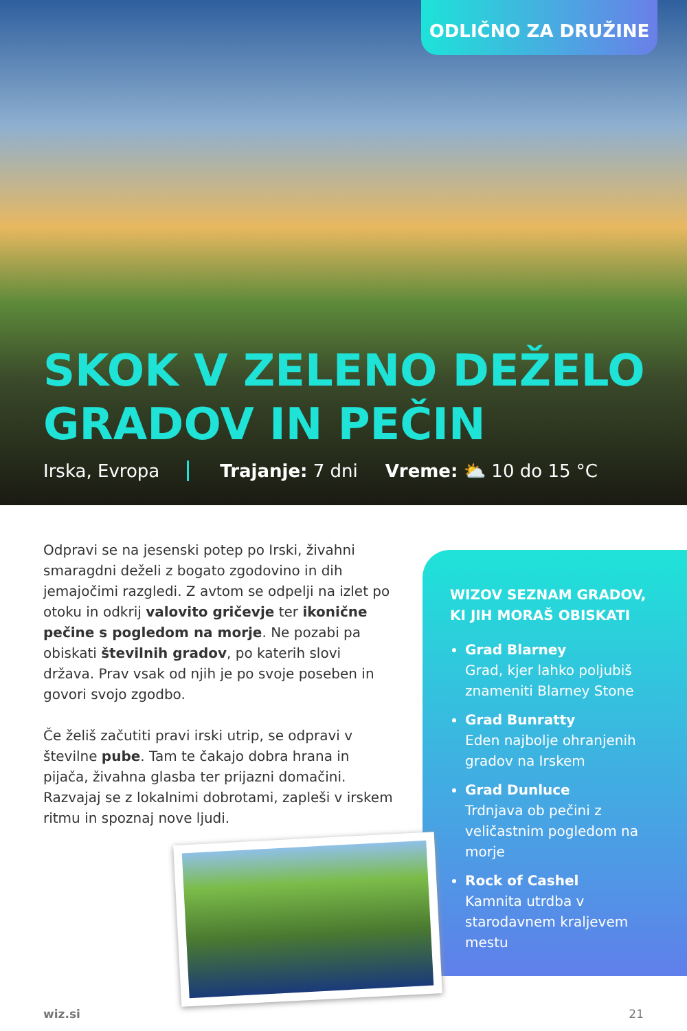ODLIČNO ZA DRUŽINE
SKOK V ZELENO DEŽELO
GRADOV IN PEČIN
Irska, Evropa Trajanje: 7 dni Vreme: ⛅ 10 do 15 °C
Odpravi se na jesenski potep po Irski, živahni smaragdni deželi z bogato zgodovino in dih jemajočimi razgledi. Z avtom se odpelji na izlet po otoku in odkrij valovito gričevje ter ikonične pečine s pogledom na morje. Ne pozabi pa obiskati številnih gradov, po katerih slovi država. Prav vsak od njih je po svoje poseben in govori svojo zgodbo.
Če želiš začutiti pravi irski utrip, se odpravi v številne pube. Tam te čakajo dobra hrana in pijača, živahna glasba ter prijazni domačini. Razvajaj se z lokalnimi dobrotami, zapleši v irskem ritmu in spoznaj nove ljudi.
WIZOV SEZNAM GRADOV, KI JIH MORAŠ OBISKATI
Grad Blarney
Grad, kjer lahko poljubiš znameniti Blarney Stone
Grad Bunratty
Eden najbolje ohranjenih gradov na Irskem
Grad Dunluce
Trdnjava ob pečini z veličastnim pogledom na morje
Rock of Cashel
Kamnita utrdba v starodavnem kraljevem mestu
wiz.si 21